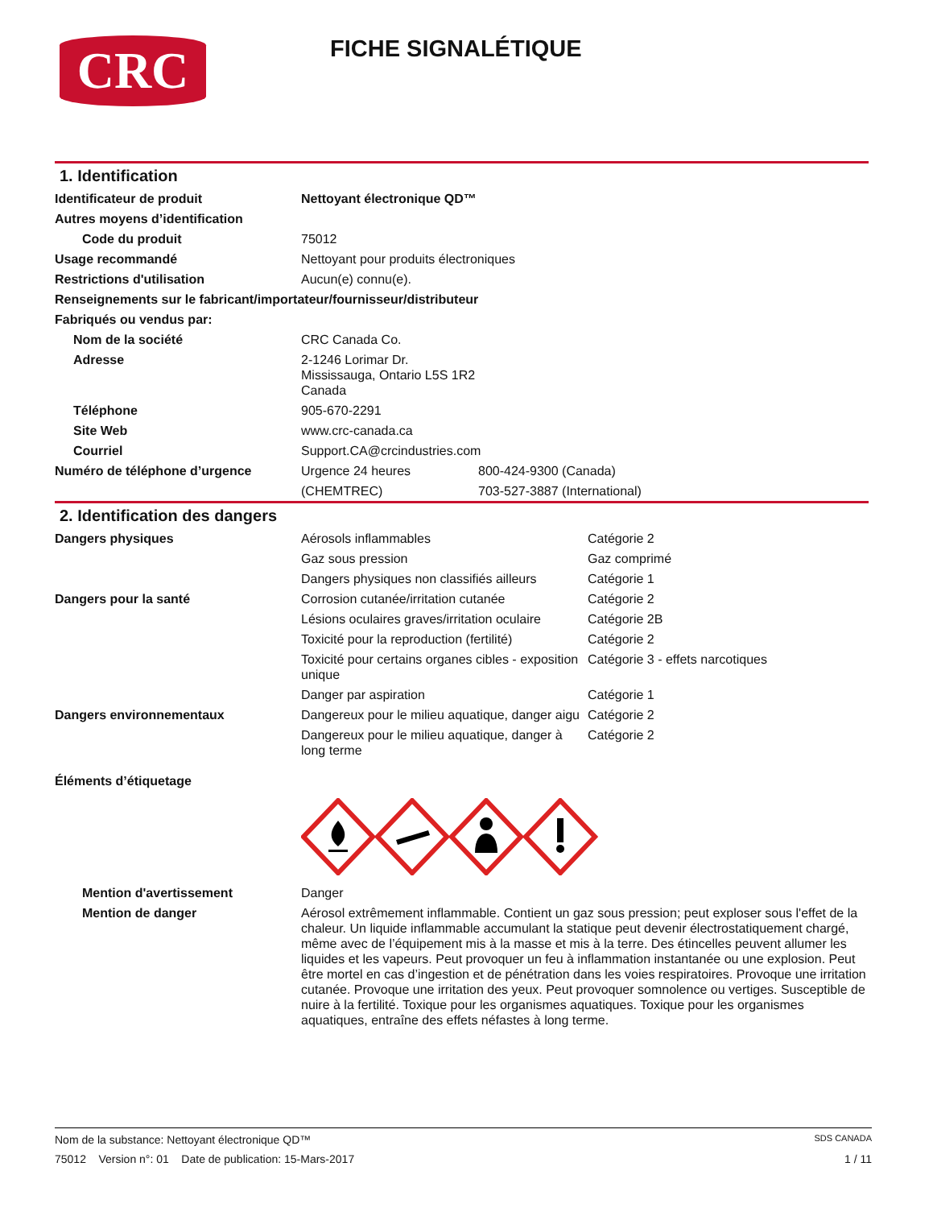CRC
FICHE SIGNALÉTIQUE
1. Identification
| Identificateur de produit | Nettoyant électronique QD™ | |
| Autres moyens d’identification | | |
| Code du produit | 75012 | |
| Usage recommandé | Nettoyant pour produits électroniques | |
| Restrictions d'utilisation | Aucun(e) connu(e). | |
| Renseignements sur le fabricant/importateur/fournisseur/distributeur | | |
| Fabriqués ou vendus par: | | |
| Nom de la société | CRC Canada Co. | |
| Adresse | 2-1246 Lorimar Dr. Mississauga, Ontario L5S 1R2 Canada | |
| Téléphone | 905-670-2291 | |
| Site Web | www.crc-canada.ca | |
| Courriel | Support.CA@crcindustries.com | |
| Numéro de téléphone d’urgence | Urgence 24 heures | 800-424-9300 (Canada) |
| | (CHEMTREC) | 703-527-3887 (International) |
2. Identification des dangers
| Dangers physiques | Aérosols inflammables | Catégorie 2 |
| | Gaz sous pression | Gaz comprimé |
| | Dangers physiques non classifiés ailleurs | Catégorie 1 |
| Dangers pour la santé | Corrosion cutanée/irritation cutanée | Catégorie 2 |
| | Lésions oculaires graves/irritation oculaire | Catégorie 2B |
| | Toxicité pour la reproduction (fertilité) | Catégorie 2 |
| | Toxicité pour certains organes cibles - exposition unique | Catégorie 3 - effets narcotiques |
| | Danger par aspiration | Catégorie 1 |
| Dangers environnementaux | Dangereux pour le milieu aquatique, danger aigu | Catégorie 2 |
| | Dangereux pour le milieu aquatique, danger à long terme | Catégorie 2 |
| Éléments d’étiquetage | | |
| Mention d'avertissement | Danger | |
| Mention de danger | Aérosol extrêmement inflammable. Contient un gaz sous pression; peut exploser sous l'effet de la chaleur. Un liquide inflammable accumulant la statique peut devenir électrostatiquement chargé, même avec de l’équipement mis à la masse et mis à la terre. Des étincelles peuvent allumer les liquides et les vapeurs. Peut provoquer un feu à inflammation instantanée ou une explosion. Peut être mortel en cas d’ingestion et de pénétration dans les voies respiratoires. Provoque une irritation cutanée. Provoque une irritation des yeux. Peut provoquer somnolence ou vertiges. Susceptible de nuire à la fertilité. Toxique pour les organismes aquatiques. Toxique pour les organismes aquatiques, entraîne des effets néfastes à long terme. | |
Nom de la substance: Nettoyant électronique QD™ SDS CANADA
75012 Version n°: 01 Date de publication: 15-Mars-2017 1 / 11